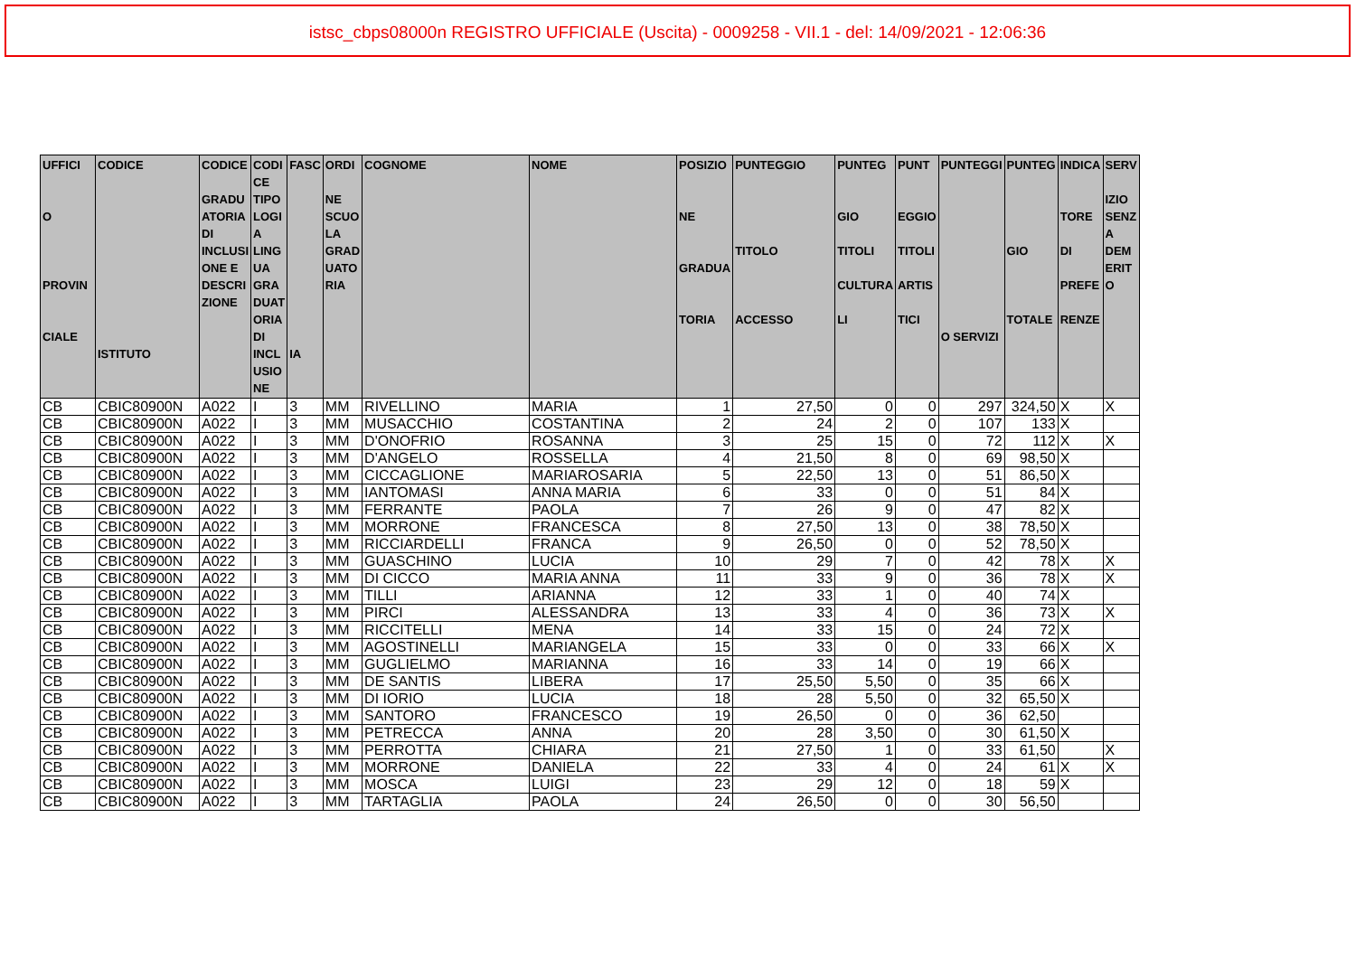istsc_cbps08000n REGISTRO UFFICIALE (Uscita) - 0009258 - VII.1 - del: 14/09/2021 - 12:06:36
| UFFICI O PROVIN CIALE | CODICE ISTITUTO | CODICE GRADU ATORIA DI INCLUSI ONE E DESCRI ZIONE | CODI CE TIPO LOGI A LING UA GRA DUAT ORIA DI INCL USIO NE | FASC IA | ORDI NE SCUO LA GRAD UATO RIA | COGNOME | NOME | POSIZIO NE GRADUA TORIA | PUNTEGGIO TITOLO ACCESSO | PUNTEG GIO TITOLI CULTURA LI | PUNT EGGIO TITOLI ARTIS TICI | PUNTEGGI O SERVIZI | PUNTEG GIO TOTALE | INDICA TORE DI PREFE RENZE | SERV IZIO SENZ A DEM ERIT O |
| --- | --- | --- | --- | --- | --- | --- | --- | --- | --- | --- | --- | --- | --- | --- | --- |
| CB | CBIC80900N | A022 | I | 3 | MM | RIVELLINO | MARIA | 1 | 27,50 | 0 | 0 | 297 | 324,50 | X | X |
| CB | CBIC80900N | A022 | I | 3 | MM | MUSACCHIO | COSTANTINA | 2 | 24 | 2 | 0 | 107 | 133 | X | |
| CB | CBIC80900N | A022 | I | 3 | MM | D'ONOFRIO | ROSANNA | 3 | 25 | 15 | 0 | 72 | 112 | X | X |
| CB | CBIC80900N | A022 | I | 3 | MM | D'ANGELO | ROSSELLA | 4 | 21,50 | 8 | 0 | 69 | 98,50 | X | |
| CB | CBIC80900N | A022 | I | 3 | MM | CICCAGLIONE | MARIAROSARIA | 5 | 22,50 | 13 | 0 | 51 | 86,50 | X | |
| CB | CBIC80900N | A022 | I | 3 | MM | IANTOMASI | ANNA MARIA | 6 | 33 | 0 | 0 | 51 | 84 | X | |
| CB | CBIC80900N | A022 | I | 3 | MM | FERRANTE | PAOLA | 7 | 26 | 9 | 0 | 47 | 82 | X | |
| CB | CBIC80900N | A022 | I | 3 | MM | MORRONE | FRANCESCA | 8 | 27,50 | 13 | 0 | 38 | 78,50 | X | |
| CB | CBIC80900N | A022 | I | 3 | MM | RICCIARDELLI | FRANCA | 9 | 26,50 | 0 | 0 | 52 | 78,50 | X | |
| CB | CBIC80900N | A022 | I | 3 | MM | GUASCHINO | LUCIA | 10 | 29 | 7 | 0 | 42 | 78 | X | X |
| CB | CBIC80900N | A022 | I | 3 | MM | DI CICCO | MARIA ANNA | 11 | 33 | 9 | 0 | 36 | 78 | X | X |
| CB | CBIC80900N | A022 | I | 3 | MM | TILLI | ARIANNA | 12 | 33 | 1 | 0 | 40 | 74 | X | |
| CB | CBIC80900N | A022 | I | 3 | MM | PIRCI | ALESSANDRA | 13 | 33 | 4 | 0 | 36 | 73 | X | X |
| CB | CBIC80900N | A022 | I | 3 | MM | RICCITELLI | MENA | 14 | 33 | 15 | 0 | 24 | 72 | X | |
| CB | CBIC80900N | A022 | I | 3 | MM | AGOSTINELLI | MARIANGELA | 15 | 33 | 0 | 0 | 33 | 66 | X | X |
| CB | CBIC80900N | A022 | I | 3 | MM | GUGLIELMO | MARIANNA | 16 | 33 | 14 | 0 | 19 | 66 | X | |
| CB | CBIC80900N | A022 | I | 3 | MM | DE SANTIS | LIBERA | 17 | 25,50 | 5,50 | 0 | 35 | 66 | X | |
| CB | CBIC80900N | A022 | I | 3 | MM | DI IORIO | LUCIA | 18 | 28 | 5,50 | 0 | 32 | 65,50 | X | |
| CB | CBIC80900N | A022 | I | 3 | MM | SANTORO | FRANCESCO | 19 | 26,50 | 0 | 0 | 36 | 62,50 | | |
| CB | CBIC80900N | A022 | I | 3 | MM | PETRECCA | ANNA | 20 | 28 | 3,50 | 0 | 30 | 61,50 | X | |
| CB | CBIC80900N | A022 | I | 3 | MM | PERROTTA | CHIARA | 21 | 27,50 | 1 | 0 | 33 | 61,50 | | X |
| CB | CBIC80900N | A022 | I | 3 | MM | MORRONE | DANIELA | 22 | 33 | 4 | 0 | 24 | 61 | X | X |
| CB | CBIC80900N | A022 | I | 3 | MM | MOSCA | LUIGI | 23 | 29 | 12 | 0 | 18 | 59 | X | |
| CB | CBIC80900N | A022 | I | 3 | MM | TARTAGLIA | PAOLA | 24 | 26,50 | 0 | 0 | 30 | 56,50 | | |